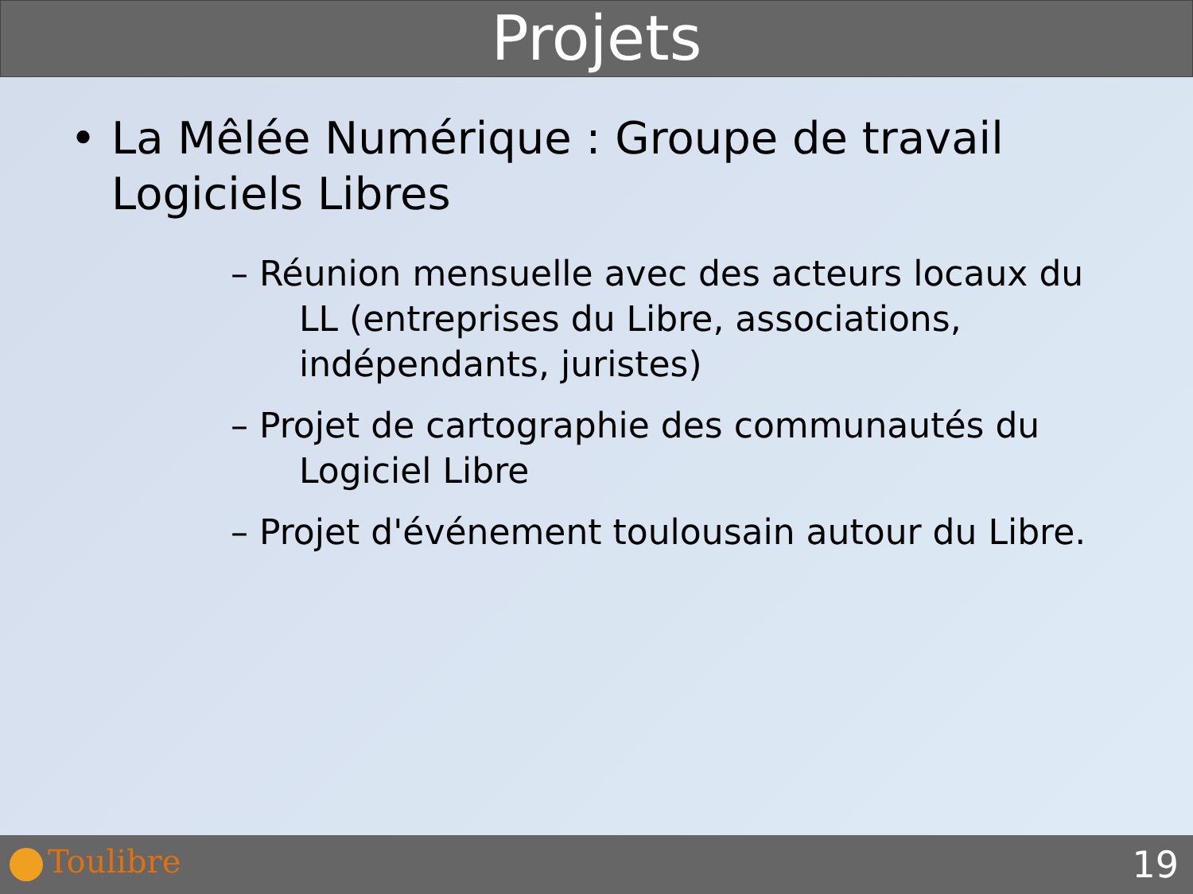Projets
• La Mêlée Numérique : Groupe de travail Logiciels Libres
– Réunion mensuelle avec des acteurs locaux du LL (entreprises du Libre, associations, indépendants, juristes)
– Projet de cartographie des communautés du Logiciel Libre
– Projet d'événement toulousain autour du Libre.
Toulibre 19